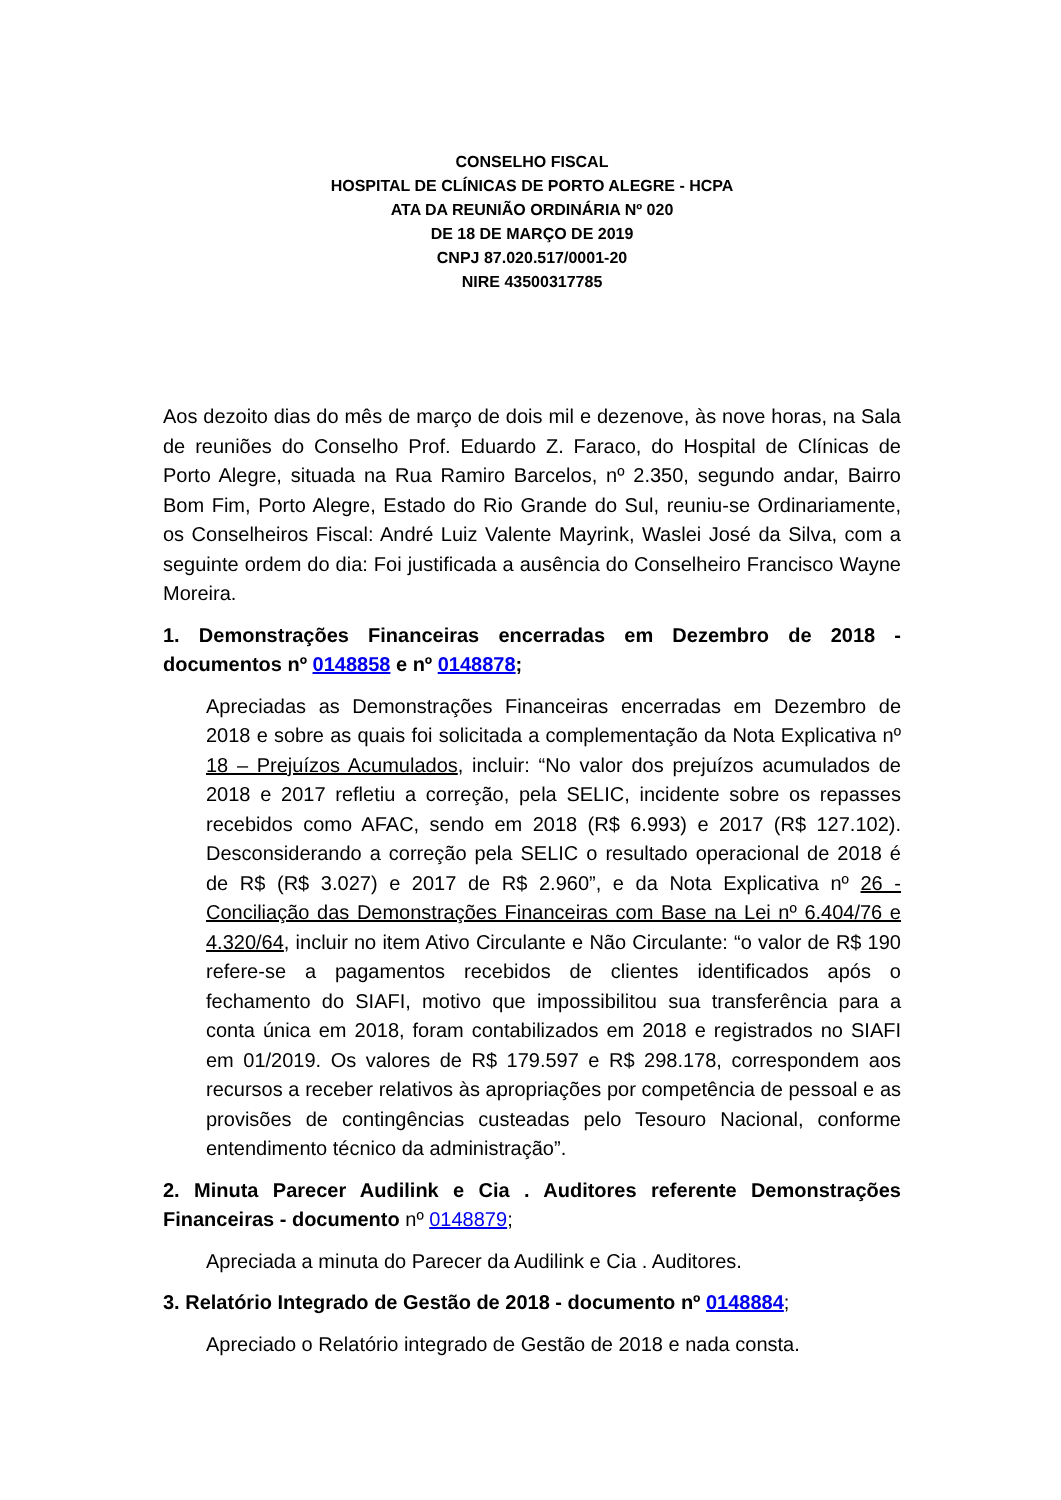CONSELHO FISCAL
HOSPITAL DE CLÍNICAS DE PORTO ALEGRE - HCPA
ATA DA REUNIÃO ORDINÁRIA Nº 020
DE 18 DE MARÇO DE 2019
CNPJ 87.020.517/0001-20
NIRE 43500317785
Aos dezoito dias do mês de março de dois mil e dezenove, às nove horas, na Sala de reuniões do Conselho Prof. Eduardo Z. Faraco, do Hospital de Clínicas de Porto Alegre, situada na Rua Ramiro Barcelos, nº 2.350, segundo andar, Bairro Bom Fim, Porto Alegre, Estado do Rio Grande do Sul, reuniu-se Ordinariamente, os Conselheiros Fiscal: André Luiz Valente Mayrink, Waslei José da Silva, com a seguinte ordem do dia: Foi justificada a ausência do Conselheiro Francisco Wayne Moreira.
1. Demonstrações Financeiras encerradas em Dezembro de 2018 - documentos nº 0148858 e nº 0148878;
Apreciadas as Demonstrações Financeiras encerradas em Dezembro de 2018 e sobre as quais foi solicitada a complementação da Nota Explicativa nº 18 – Prejuízos Acumulados, incluir: “No valor dos prejuízos acumulados de 2018 e 2017 refletiu a correção, pela SELIC, incidente sobre os repasses recebidos como AFAC, sendo em 2018 (R$ 6.993) e 2017 (R$ 127.102). Desconsiderando a correção pela SELIC o resultado operacional de 2018 é de R$ (R$ 3.027) e 2017 de R$ 2.960”, e da Nota Explicativa nº 26 - Conciliação das Demonstrações Financeiras com Base na Lei nº 6.404/76 e 4.320/64, incluir no item Ativo Circulante e Não Circulante: “o valor de R$ 190 refere-se a pagamentos recebidos de clientes identificados após o fechamento do SIAFI, motivo que impossibilitou sua transferência para a conta única em 2018, foram contabilizados em 2018 e registrados no SIAFI em 01/2019. Os valores de R$ 179.597 e R$ 298.178, correspondem aos recursos a receber relativos às apropriações por competência de pessoal e as provisões de contingências custeadas pelo Tesouro Nacional, conforme entendimento técnico da administração”.
2. Minuta Parecer Audilink e Cia . Auditores referente Demonstrações Financeiras - documento nº 0148879;
Apreciada a minuta do Parecer da Audilink e Cia . Auditores.
3. Relatório Integrado de Gestão de 2018 - documento nº 0148884;
Apreciado o Relatório integrado de Gestão de 2018 e nada consta.